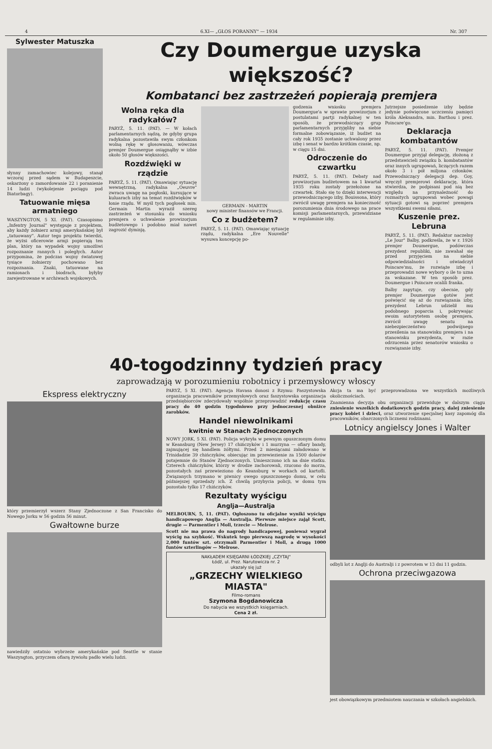4 6.XI— „GŁOS PORANNY" — 1934 Nr. 307
Sylwester Matuszka
słynny zamachowiec kolejowy, stanął wczoraj przed sądem w Budapeszcie, oskarżony o zamordowanie 22 i poranienie 14 ludzi (wykolejenie pociągu pod Biatorbagy).
Tatuowanie mięsa armatniego
WASZYNGTON, 5 XI. (PAT). Czasopismo „Infentry Journal" występuje z projektem, aby każdy żołnierz armji amerykańskiej był „tatuowany". Autor tego projektu twierdzi, że wyżsi oficerowie armji popierają ten plan, który na wypadek wojny umożliwi rozpoznanie rannych i poległych. Autor przypomina, że podczas wojny światowej tysiące żołnierzy pochowano bez rozpoznania. Znaki, tatuowane na ramionach i biodrach, byłyby zarejestrowane w archiwach wojskowych.
Czy Doumergue uzyska większość?
Kombatanci bez zastrzeżeń popierają premjera
Wolna ręka dla radykałów?
PARYŻ, 5. 11. (PAT). — W kołach parlamentarnych sądzą, że gdyby grupa radykalna pozostawiła swym członkom wolną rękę w głosowaniu, wówczas premjer Doumergue osiągnąłby w izbie około 50 głosów większości.
Rozdźwięki w rządzie
PARYŻ, 5. 11. (PAT). Omawiając sytuację wewnętrzną, radykalna „Oeuvre" zwraca uwagę na pogłoski, kursujące w kuluarach izby na temat rozdźwięków w łonie rządu. W myśl tych pogłosek min. Germain Martin wyraził szereg zastrzeżeń w stosunku do wniosku premjera o uchwalenie prowizorjum budżetowego i podobno miał nawet zagrozić dymisją.
GERMAIN - MARTIN
nowy minister finansów we Francji.
Co z budżetem?
PARYŻ, 5. 11. (PAT). Omawiając sytuację rządu, radykalna „Ere Nouvelle" wysuwa koncepcję po-
godzenia wniosku premjera Doumergue'a w sprawie prowizorjum z postulatami partji radykalnej w ten sposób, że przewodniczący grup parlamentarnych przyjęliby na siebie formalne zobowiązanie, iż budżet na cały rok 1935 zostanie uchwalony przez izbę i senat w bardzo krótkim czasie, np. w ciągu 15 dni.
Odroczenie do czwartku
PARYŻ, 5. 11. (PAT). Debaty nad prowizorjum budżetowem na 1 kwartał 1935 roku zostały przełożone na czwartek. Stało się to dzięki interwencji przewodniczącego izby, Bouissona, który zwrócił uwagę premjera na konieczność porozumienia dnia środowego na prace komisji parlamentarnych, przewidziane w regulaminie izby.
Jutrzejsze posiedzenie izby będzie jedynie poświęcone uczczeniu pamięci króla Aleksandra, min. Barthou i prez. Poincare'go.
Deklaracja kombatantów
PARYŻ, 5. 11. (PAT). Premjer Doumergue przyjął delegację, złożoną z przedstawicieli związku b. kombatantów oraz innych ugrupowań, liczących razem około 3 i pół miljona członków. Przewodniczący delegacji dep. Goy, wręczył premjerowi deklarację, która stwierdza, że podpisani pod nią bez względu na przynależność do rozmaitych ugrupowań wobec powagi sytuacji gotowi są poprzeć premjera wszystkiemi swemi siłami.
Kuszenie prez. Lebruna
PARYŻ, 5. 11. (PAT). Redaktor naczelny „Le Jour" Balby, podkreśla, że w r. 1926 premjer Doumergue, podówczas prezydent republiki, nie zawahał się przed przyjęciem na siebie odpowiedzialności i oświadczył Poincare'mu, że rozwiąże izbę i przeprowadzi nowe wybory o ile to uzna za wskazane. W ten sposób prez. Doumergue i Poincare ocalili franka.
Balby zapytuje, czy obecnie, gdy premjer Doumergue gotów jest poświęcić się aż do rozwiązania izby, prezydent Lebrun udzielił mu podobnego poparcia i, pokrywając swoim autorytetem osobę premjera, zwrócił uwagę senatu na niebezpieczeństwo podwójnego przesilenia na stanowisku premjera i na stanowisku prezydenta, w razie odrzucenia przez senatorów wniosku o rozwiązanie izby.
40-togodzinny tydzień pracy
zaprowadzają w porozumieniu robotnicy i przemysłowcy włoscy
Ekspress elektryczny
który przemierzył wszerz Stany Zjednoczone z San Francisko do Nowego Jorku w 56 godzin 56 minut.
Gwałtowne burze
nawiedziły ostatnio wybrzeże amerykańskie pod Seattle w stanie Waszyngton, przyczem ofiarą żywiołu padło wielu ludzi.
PARYŻ, 5 XI. (PAT). Agencja Havasa donosi z Rzymu: Faszystowska organizacja pracowników przemysłowych oraz faszystowska organizacja przedsiębiorców zdecydowały współnie przeprowadzić redukcję czasu pracy do 40 godzin tygodniowo przy jednoczesnej obniżce zarobków.
Handel niewolnikami
kwitnie w Stanach Zjednoczonych
NOWY JORK, 5 XI. (PAT). Policja wykryła w pewnym opuszczonym domu w Keansburg (New Jersey) 17 chińczyków i 1 murzyna — ofiary bandy, zajmującej się handlem żółtymi. Przed 2 miesiącami załadowano w Trinidadzie 39 chińczyków, obiecując im przewiezienie za 1500 dolarów potajemnie do Stanów Zjednoczonych. Umieszczono ich na dnie statku. Czterech chińczyków, którzy w drodze zachorowali, rzucono do morza, pozostałych zaś przewieziono do Keansburg w workach od kartofli. Związanych trzymano w piwnicy owego opuszczonego domu, w celu późniejszej sprzedaży ich. Z chwilą przybycia policji, w domu tym pozostało tylko 17 chińczyków.
Rezultaty wyścigu
Anglja—Australja
MELBOURN, 5, 11. (PAT). Ogłoszono tu oficjalne wyniki wyścigu handicapowego Anglja — Australja. Pierwsze miejsce zajął Scott, drugie — Parmentier i Moll, trzecie — Melrose.
Scott nie ma prawa do nagrody handicapowej, ponieważ wygrał wyścig na szybkość. Wskutek tego pierwszą nagrodę w wysokości 2,000 funtów szt. otrzymali Parmentier i Moll, a drugą 1000 funtów szterlingów — Melrose.
NAKŁADEM KSIĘGARNI ŁÓDZKIEJ „CZYTAJ"
Łódź, ul. Prez. Narutowicza nr. 2
ukazały się już
„GRZECHY WIELKIEGO MIASTA"
Filmo-romans
Szymona Bogdanowicza
Do nabycia we wszystkich księgarniach.
Cena 2 zł.
Akcja ta ma być przeprowadzona we wszystkich możliwych okolicznościach.
Znamienna decyzja obu organizacji przewiduje w dalszym ciągu zniesienie wszelkich dodatkowych godzin pracy, dalej zniesienie pracy kobiet i dzieci, oraz utworzenie specjalnej kasy zapomóg dla pracowników, obarczonych licznemi rodzinami.
Lotnicy angielscy Jones i Walter
odbyli lot z Anglji do Australji i z powrotem w 13 dni 11 godzin.
Ochrona przeciwgazowa
jest obowiązkowym przedmiotem nauczania w szkołach angielskich.